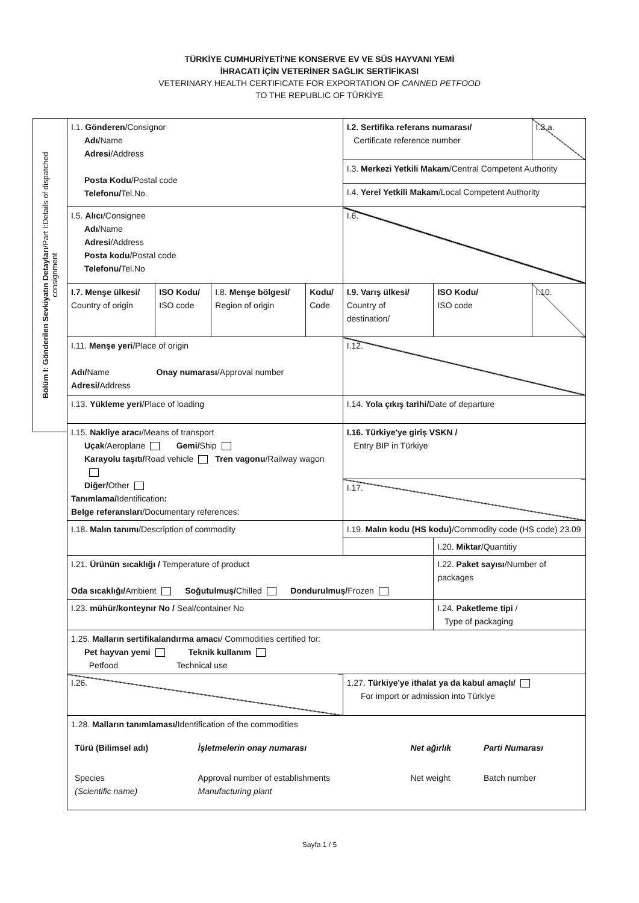TÜRKİYE CUMHURİYETİ'NE KONSERVE EV VE SÜS HAYVANI YEMİ
İHRACATI İÇİN VETERİNER SAĞLIK SERTİFİKASI
VETERINARY HEALTH CERTIFICATE FOR EXPORTATION OF CANNED PETFOOD
TO THE REPUBLIC OF TÜRKİYE
Bölüm I: Gönderilen Sevkiyatın Detayları/Part I:Details of dispatched
consignment
| I.1. Gönderen /Consignor Adı /Name Adresi /Address Posta Kodu /Postal code Telefonu/ Tel.No. | | | | I.2. Sertifika referans numarası/ Certificate reference number | | I.2.a. |
| | | | | I.3. Merkezi Yetkili Makam /Central Competent Authority | | |
| | | | | I.4. Yerel Yetkili Makam /Local Competent Authority | | |
| I.5. Alıcı /Consignee Adı /Name Adresi /Address Posta kodu /Postal code Telefonu/ Tel.No | | | | I.6. | | |
| I.7. Menşe ülkesi/ Country of origin | ISO Kodu/ ISO code | I.8. Menşe bölgesi/ Region of origin | Kodu/ Code | I.9. Varış ülkesi/ Country of destination/ | ISO Kodu/ ISO code | I.10. |
| I.11. Menşe yeri /Place of origin Adı/ Name Onay numarası /Approval number Adresi/ Address | | | | I.12. | | |
| I.13. Yükleme yeri /Place of loading | | | | I.14. Yola çıkış tarihi/ Date of departure | | |
| I.15. Nakliye aracı /Means of transport Uçak /Aeroplane Gemi/ Ship Karayolu taşıtı/ Road vehicle Tren vagonu /Railway wagon Diğer/ Other Tanımlama/ Identification : Belge referansları /Documentary references: | | | | I.16. Türkiye'ye giriş VSKN / Entry BIP in Türkiye | | |
| | | | | I.17. | | |
| I.18. Malın tanımı /Description of commodity | | | | I.19. Malın kodu (HS kodu) /Commodity code (HS code) 23.09 | | |
| | | | | | I.20. Miktar /Quantitiy | |
| I.21. Ürünün sıcaklığı / Temperature of product Oda sıcaklığı/ Ambient Soğutulmuş/ Chilled Dondurulmuş/ Frozen | | | | | I.22. Paket sayısı /Number of packages | |
| I.23. mühür/konteynır No / Seal/container No | | | | | I.24. Paketleme tipi / Type of packaging | |
| 1.25. Malların sertifikalandırma amacı / Commodities certified for: Pet hayvan yemi Teknik kullanım Petfood Technical use | | | | | | |
| I.26. | | | | 1.27. Türkiye'ye ithalat ya da kabul amaçlı/ For import or admission into Türkiye | | |
| 1.28. Malların tanımlaması/ Identification of the commodities / Türü (Bilimsel adı) / İşletmelerin onay numarası / Net ağırlık / Parti Numarası / / Species (Scientific name) / Approval number of establishments Manufacturing plant / Net weight / Batch number / | | | | | | |
Sayfa 1 / 5